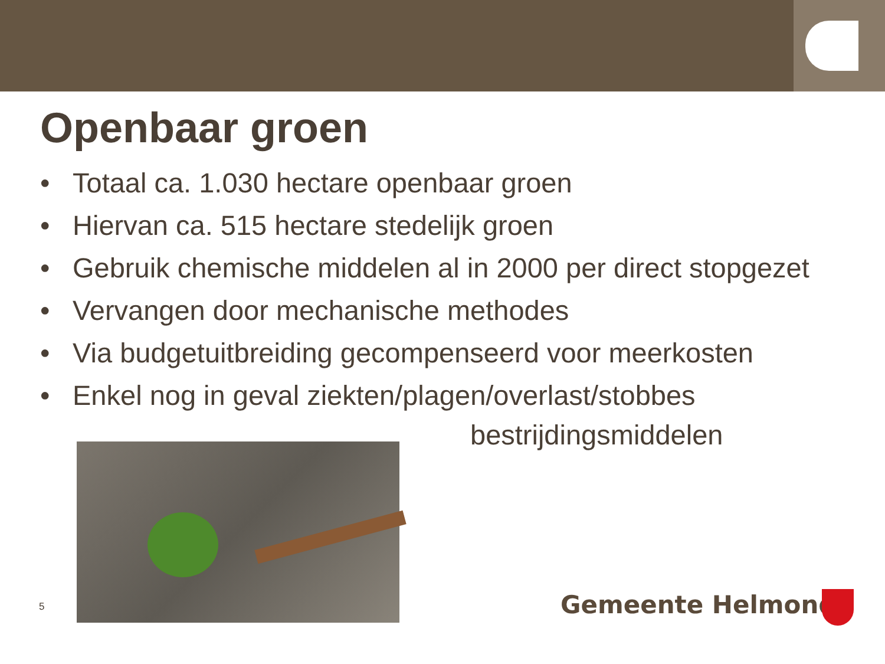Openbaar groen
• Totaal ca. 1.030 hectare openbaar groen
• Hiervan ca. 515 hectare stedelijk groen
• Gebruik chemische middelen al in 2000 per direct stopgezet
• Vervangen door mechanische methodes
• Via budgetuitbreiding gecompenseerd voor meerkosten
• Enkel nog in geval ziekten/plagen/overlast/stobbes
bestrijdingsmiddelen
5 Gemeente Helmond